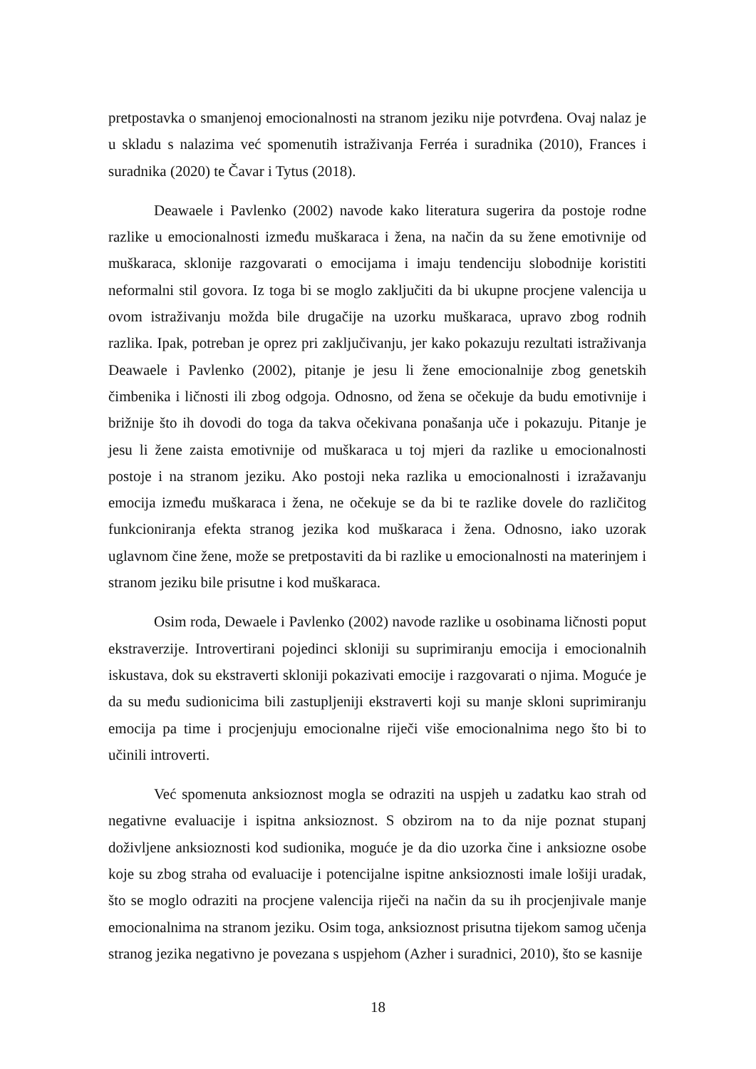pretpostavka o smanjenoj emocionalnosti na stranom jeziku nije potvrđena. Ovaj nalaz je u skladu s nalazima već spomenutih istraživanja Ferréa i suradnika (2010), Frances i suradnika (2020) te Čavar i Tytus (2018).
Deawaele i Pavlenko (2002) navode kako literatura sugerira da postoje rodne razlike u emocionalnosti između muškaraca i žena, na način da su žene emotivnije od muškaraca, sklonije razgovarati o emocijama i imaju tendenciju slobodnije koristiti neformalni stil govora. Iz toga bi se moglo zaključiti da bi ukupne procjene valencija u ovom istraživanju možda bile drugačije na uzorku muškaraca, upravo zbog rodnih razlika. Ipak, potreban je oprez pri zaključivanju, jer kako pokazuju rezultati istraživanja Deawaele i Pavlenko (2002), pitanje je jesu li žene emocionalnije zbog genetskih čimbenika i ličnosti ili zbog odgoja. Odnosno, od žena se očekuje da budu emotivnije i brižnije što ih dovodi do toga da takva očekivana ponašanja uče i pokazuju. Pitanje je jesu li žene zaista emotivnije od muškaraca u toj mjeri da razlike u emocionalnosti postoje i na stranom jeziku. Ako postoji neka razlika u emocionalnosti i izražavanju emocija između muškaraca i žena, ne očekuje se da bi te razlike dovele do različitog funkcioniranja efekta stranog jezika kod muškaraca i žena. Odnosno, iako uzorak uglavnom čine žene, može se pretpostaviti da bi razlike u emocionalnosti na materinjem i stranom jeziku bile prisutne i kod muškaraca.
Osim roda, Dewaele i Pavlenko (2002) navode razlike u osobinama ličnosti poput ekstraverzije. Introvertirani pojedinci skloniji su suprimiranju emocija i emocionalnih iskustava, dok su ekstraverti skloniji pokazivati emocije i razgovarati o njima. Moguće je da su među sudionicima bili zastupljeniji ekstraverti koji su manje skloni suprimiranju emocija pa time i procjenjuju emocionalne riječi više emocionalnima nego što bi to učinili introverti.
Već spomenuta anksioznost mogla se odraziti na uspjeh u zadatku kao strah od negativne evaluacije i ispitna anksioznost. S obzirom na to da nije poznat stupanj doživljene anksioznosti kod sudionika, moguće je da dio uzorka čine i anksiozne osobe koje su zbog straha od evaluacije i potencijalne ispitne anksioznosti imale lošiji uradak, što se moglo odraziti na procjene valencija riječi na način da su ih procjenjivale manje emocionalnima na stranom jeziku. Osim toga, anksioznost prisutna tijekom samog učenja stranog jezika negativno je povezana s uspjehom (Azher i suradnici, 2010), što se kasnije
18